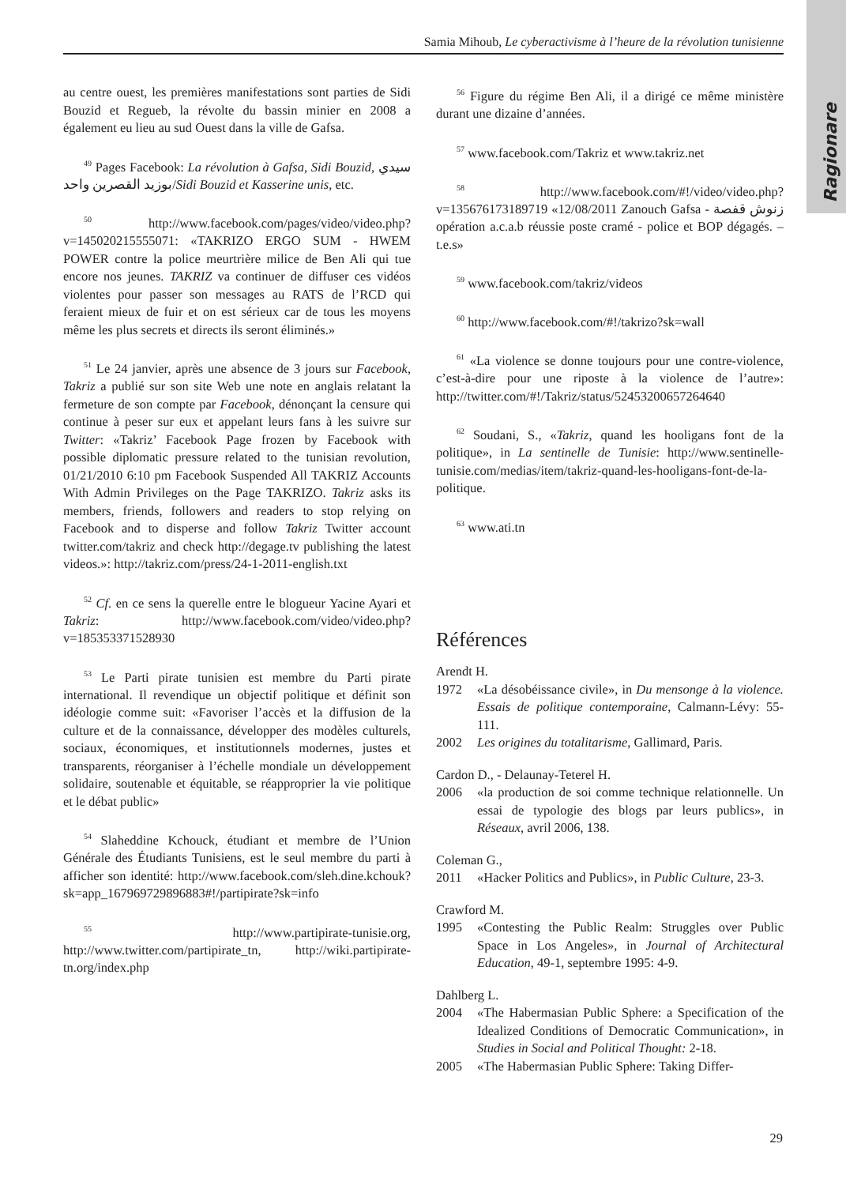Ragionare
Samia Mihoub, Le cyberactivisme à l’heure de la révolution tunisienne
au centre ouest, les premières manifestations sont parties de Sidi Bouzid et Regueb, la révolte du bassin minier en 2008 a également eu lieu au sud Ouest dans la ville de Gafsa.
<sup>49</sup> Pages Facebook: La révolution à Gafsa, Sidi Bouzid, سيدي بوزيد القصرين واحد/Sidi Bouzid et Kasserine unis, etc.
<sup>50</sup> http://www.facebook.com/pages/video/video.php?v=145020215555071: «TAKRIZO ERGO SUM - HWEM POWER contre la police meurtrière milice de Ben Ali qui tue encore nos jeunes. TAKRIZ va continuer de diffuser ces vidéos violentes pour passer son messages au RATS de l’RCD qui feraient mieux de fuir et on est sérieux car de tous les moyens même les plus secrets et directs ils seront éliminés.»
<sup>51</sup> Le 24 janvier, après une absence de 3 jours sur Facebook, Takriz a publié sur son site Web une note en anglais relatant la fermeture de son compte par Facebook, dénonçant la censure qui continue à peser sur eux et appelant leurs fans à les suivre sur Twitter: «Takriz’ Facebook Page frozen by Facebook with possible diplomatic pressure related to the tunisian revolution, 01/21/2010 6:10 pm Facebook Suspended All TAKRIZ Accounts With Admin Privileges on the Page TAKRIZO. Takriz asks its members, friends, followers and readers to stop relying on Facebook and to disperse and follow Takriz Twitter account twitter.com/takriz and check http://degage.tv publishing the latest videos.»: http://takriz.com/press/24-1-2011-english.txt
<sup>52</sup> Cf. en ce sens la querelle entre le blogueur Yacine Ayari et Takriz: http://www.facebook.com/video/video.php?v=185353371528930
<sup>53</sup> Le Parti pirate tunisien est membre du Parti pirate international. Il revendique un objectif politique et définit son idéologie comme suit: «Favoriser l’accès et la diffusion de la culture et de la connaissance, développer des modèles culturels, sociaux, économiques, et institutionnels modernes, justes et transparents, réorganiser à l’échelle mondiale un développement solidaire, soutenable et équitable, se réapproprier la vie politique et le débat public»
<sup>54</sup> Slaheddine Kchouck, étudiant et membre de l’Union Générale des Étudiants Tunisiens, est le seul membre du parti à afficher son identité: http://www.facebook.com/sleh.dine.kchouk?sk=app_167969729896883#!/partipirate?sk=info
<sup>55</sup> http://www.partipirate-tunisie.org, http://www.twitter.com/partipirate_tn, http://wiki.partipirate-tn.org/index.php
<sup>56</sup> Figure du régime Ben Ali, il a dirigé ce même ministère durant une dizaine d’années.
<sup>57</sup> www.facebook.com/Takriz et www.takriz.net
<sup>58</sup> http://www.facebook.com/#!/video/video.php?v=135676173189719 «12/08/2011 Zanouch Gafsa - زنوش قفصة opération a.c.a.b réussie poste cramé - police et BOP dégagés. – t.e.s»
<sup>59</sup> www.facebook.com/takriz/videos
<sup>60</sup> http://www.facebook.com/#!/takrizo?sk=wall
<sup>61</sup> «La violence se donne toujours pour une contre-violence, c’est-à-dire pour une riposte à la violence de l’autre»: http://twitter.com/#!/Takriz/status/52453200657264640
<sup>62</sup> Soudani, S., «Takriz, quand les hooligans font de la politique», in La sentinelle de Tunisie: http://www.sentinelle-tunisie.com/medias/item/takriz-quand-les-hooligans-font-de-la-politique.
<sup>63</sup> www.ati.tn
Références
Arendt H.
1972 «La désobéissance civile», in Du mensonge à la violence. Essais de politique contemporaine, Calmann-Lévy: 55-111.
2002 Les origines du totalitarisme, Gallimard, Paris.
Cardon D., - Delaunay-Teterel H.
2006 «la production de soi comme technique relationnelle. Un essai de typologie des blogs par leurs publics», in Réseaux, avril 2006, 138.
Coleman G.,
2011 «Hacker Politics and Publics», in Public Culture, 23-3.
Crawford M.
1995 «Contesting the Public Realm: Struggles over Public Space in Los Angeles», in Journal of Architectural Education, 49-1, septembre 1995: 4-9.
Dahlberg L.
2004 «The Habermasian Public Sphere: a Specification of the Idealized Conditions of Democratic Communication», in Studies in Social and Political Thought: 2-18.
2005 «The Habermasian Public Sphere: Taking Differ-
29